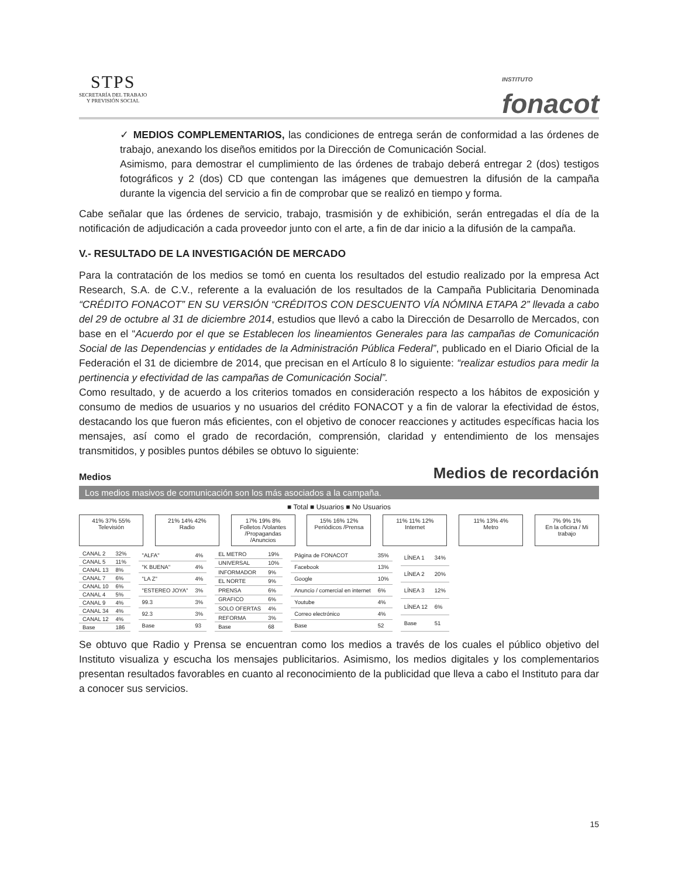STPS
SECRETARÍA DEL TRABAJO
Y PREVISIÓN SOCIAL
INSTITUTO
fonacot
✓ MEDIOS COMPLEMENTARIOS, las condiciones de entrega serán de conformidad a las órdenes de trabajo, anexando los diseños emitidos por la Dirección de Comunicación Social.
Asimismo, para demostrar el cumplimiento de las órdenes de trabajo deberá entregar 2 (dos) testigos fotográficos y 2 (dos) CD que contengan las imágenes que demuestren la difusión de la campaña durante la vigencia del servicio a fin de comprobar que se realizó en tiempo y forma.
Cabe señalar que las órdenes de servicio, trabajo, trasmisión y de exhibición, serán entregadas el día de la notificación de adjudicación a cada proveedor junto con el arte, a fin de dar inicio a la difusión de la campaña.
V.- RESULTADO DE LA INVESTIGACIÓN DE MERCADO
Para la contratación de los medios se tomó en cuenta los resultados del estudio realizado por la empresa Act Research, S.A. de C.V., referente a la evaluación de los resultados de la Campaña Publicitaria Denominada “CRÉDITO FONACOT” EN SU VERSIÓN “CRÉDITOS CON DESCUENTO VÍA NÓMINA ETAPA 2” llevada a cabo del 29 de octubre al 31 de diciembre 2014, estudios que llevó a cabo la Dirección de Desarrollo de Mercados, con base en el “Acuerdo por el que se Establecen los lineamientos Generales para las campañas de Comunicación Social de las Dependencias y entidades de la Administración Pública Federal”, publicado en el Diario Oficial de la Federación el 31 de diciembre de 2014, que precisan en el Artículo 8 lo siguiente: “realizar estudios para medir la pertinencia y efectividad de las campañas de Comunicación Social”.
Como resultado, y de acuerdo a los criterios tomados en consideración respecto a los hábitos de exposición y consumo de medios de usuarios y no usuarios del crédito FONACOT y a fin de valorar la efectividad de éstos, destacando los que fueron más eficientes, con el objetivo de conocer reacciones y actitudes específicas hacia los mensajes, así como el grado de recordación, comprensión, claridad y entendimiento de los mensajes transmitidos, y posibles puntos débiles se obtuvo lo siguiente:
Medios Medios de recordación
Los medios masivos de comunicación son los más asociados a la campaña.
■ Total ■ Usuarios ■ No Usuarios
41% 37% 55%
Televisión
21% 14% 42%
Radio
17% 19% 8%
Folletos /Volantes /Propagandas /Anuncios
15% 16% 12%
Periódicos /Prensa
11% 11% 12%
Internet
11% 13% 4%
Metro
7% 9% 1%
En la oficina / Mi trabajo
| CANAL 2 | 32% |
| CANAL 5 | 11% |
| CANAL 13 | 8% |
| CANAL 7 | 6% |
| CANAL 10 | 6% |
| CANAL 4 | 5% |
| CANAL 9 | 4% |
| CANAL 34 | 4% |
| CANAL 12 | 4% |
| Base | 186 |
| "ALFA" | 4% |
| "K BUENA" | 4% |
| "LA Z" | 4% |
| "ESTEREO JOYA" | 3% |
| 99.3 | 3% |
| 92.3 | 3% |
| Base | 93 |
| EL METRO | 19% |
| UNIVERSAL | 10% |
| INFORMADOR | 9% |
| EL NORTE | 9% |
| PRENSA | 6% |
| GRAFICO | 6% |
| SOLO OFERTAS | 4% |
| REFORMA | 3% |
| Base | 68 |
| Página de FONACOT | 35% |
| Facebook | 13% |
| Google | 10% |
| Anuncio / comercial en internet | 6% |
| Youtube | 4% |
| Correo electrónico | 4% |
| Base | 52 |
| LÍNEA 1 | 34% |
| LÍNEA 2 | 20% |
| LÍNEA 3 | 12% |
| LÍNEA 12 | 6% |
| Base | 51 |
Se obtuvo que Radio y Prensa se encuentran como los medios a través de los cuales el público objetivo del Instituto visualiza y escucha los mensajes publicitarios. Asimismo, los medios digitales y los complementarios presentan resultados favorables en cuanto al reconocimiento de la publicidad que lleva a cabo el Instituto para dar a conocer sus servicios.
15